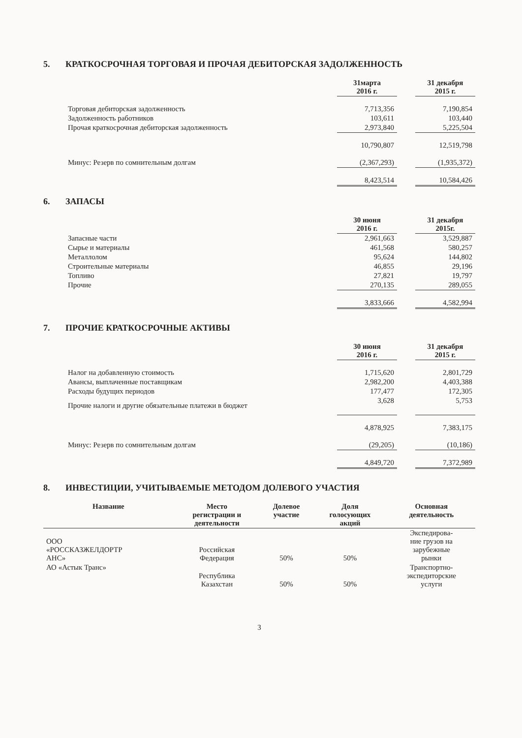5. КРАТКОСРОЧНАЯ ТОРГОВАЯ И ПРОЧАЯ ДЕБИТОРСКАЯ ЗАДОЛЖЕННОСТЬ
| | 31марта 2016 г. | | 31 декабря 2015 г. |
| Торговая дебиторская задолженность | 7,713,356 | | 7,190,854 |
| Задолженность работников | 103,611 | | 103,440 |
| Прочая краткосрочная дебиторская задолженность | 2,973,840 | | 5,225,504 |
| | 10,790,807 | | 12,519,798 |
| Минус: Резерв по сомнительным долгам | (2,367,293) | | (1,935,372) |
| | 8,423,514 | | 10,584,426 |
6. ЗАПАСЫ
| | 30 июня 2016 г. | | 31 декабря 2015г. |
| Запасные части | 2,961,663 | | 3,529,887 |
| Сырье и материалы | 461,568 | | 580,257 |
| Металлолом | 95,624 | | 144,802 |
| Строительные материалы | 46,855 | | 29,196 |
| Топливо | 27,821 | | 19,797 |
| Прочие | 270,135 | | 289,055 |
| | 3,833,666 | | 4,582,994 |
7. ПРОЧИЕ КРАТКОСРОЧНЫЕ АКТИВЫ
| | 30 июня 2016 г. | | 31 декабря 2015 г. |
| Налог на добавленную стоимость | 1,715,620 | | 2,801,729 |
| Авансы, выплаченные поставщикам | 2,982,200 | | 4,403,388 |
| Расходы будущих периодов | 177,477 | | 172,305 |
| Прочие налоги и другие обязательные платежи в бюджет | 3,628 | | 5,753 |
| | 4,878,925 | | 7,383,175 |
| Минус: Резерв по сомнительным долгам | (29,205) | | (10,186) |
| | 4,849,720 | | 7,372,989 |
8. ИНВЕСТИЦИИ, УЧИТЫВАЕМЫЕ МЕТОДОМ ДОЛЕВОГО УЧАСТИЯ
| Название | Место регистрации и деятельности | Долевое участие | Доля голосующих акций | Основная деятельность |
| --- | --- | --- | --- | --- |
| ООО «РОССКАЗЖЕЛДОРТР АНС» | Российская Федерация | 50% | 50% | Экспедирова- ние грузов на зарубежные рынки |
| АО «Астык Транс» | Республика Казахстан | 50% | 50% | Транспортно- экспедиторские услуги |
3